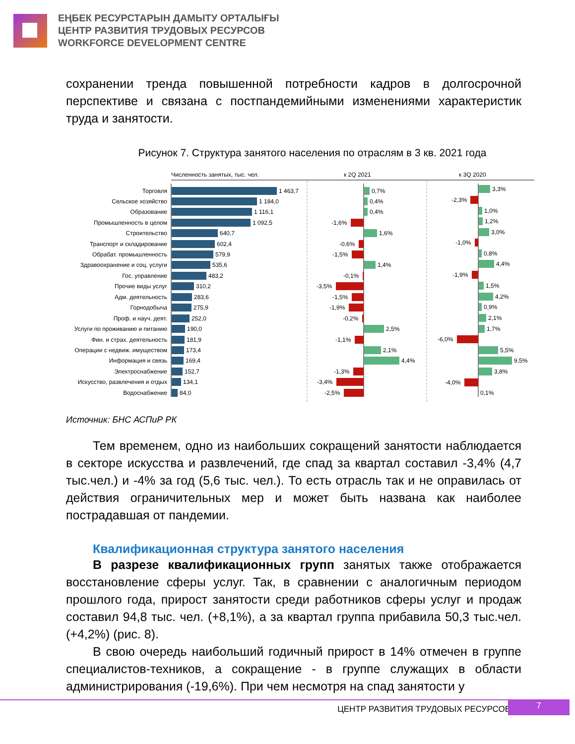ЕҢБЕК РЕСУРСТАРЫН ДАМЫТУ ОРТАЛЫҒЫ
ЦЕНТР РАЗВИТИЯ ТРУДОВЫХ РЕСУРСОВ
WORKFORCE DEVELOPMENT CENTRE
сохранении тренда повышенной потребности кадров в долгосрочной перспективе и связана с постпандемийными изменениями характеристик труда и занятости.
Рисунок 7. Структура занятого населения по отраслям в 3 кв. 2021 года
Численность занятых, тыс. чел.
к 2Q 2021
к 3Q 2020
Торговля
Сельское хозяйство
Образование
Промышленность в целом
Строительство
Транспорт и складирование
Обрабат. промышленность
Здравоохранение и соц. услуги
Гос. управление
Прочие виды услуг
Адм. деятельность
Горнодобыча
Проф. и науч. деят.
Услуги по проживанию и питанию
Фин. и страх. деятельность
Операции с недвиж. имуществом
Информация и связь
Электроснабжение
Искусство, развлечения и отдых
Водоснабжение
1 463,7
1 184,0
1 116,1
1 092,5
640,7
602,4
579,9
535,6
483,2
310,2
283,6
275,9
252,0
190,0
181,9
173,4
169,4
152,7
134,1
84,0
0,7%
0,4%
0,4%
-1,6%
1,6%
-0,6%
-1,5%
1,4%
-0,1%
-3,5%
-1,5%
-1,9%
-0,2%
2,5%
-1,1%
2,1%
4,4%
-1,3%
-3,4%
-2,5%
3,3%
-2,3%
1,0%
1,2%
3,0%
-1,0%
0,8%
4,4%
-1,9%
1,5%
4,2%
0,9%
2,1%
1,7%
-6,0%
5,5%
9,5%
3,8%
-4,0%
0,1%
Источник: БНС АСПиР РК
Тем временем, одно из наибольших сокращений занятости наблюдается в секторе искусства и развлечений, где спад за квартал составил -3,4% (4,7 тыс.чел.) и -4% за год (5,6 тыс. чел.). То есть отрасль так и не оправилась от действия ограничительных мер и может быть названа как наиболее пострадавшая от пандемии.
Квалификационная структура занятого населения
В разрезе квалификационных групп занятых также отображается восстановление сферы услуг. Так, в сравнении с аналогичным периодом прошлого года, прирост занятости среди работников сферы услуг и продаж составил 94,8 тыс. чел. (+8,1%), а за квартал группа прибавила 50,3 тыс.чел. (+4,2%) (рис. 8).
В свою очередь наибольший годичный прирост в 14% отмечен в группе специалистов-техников, а сокращение - в группе служащих в области администрирования (-19,6%). При чем несмотря на спад занятости у
ЦЕНТР РАЗВИТИЯ ТРУДОВЫХ РЕСУРСОВ
7